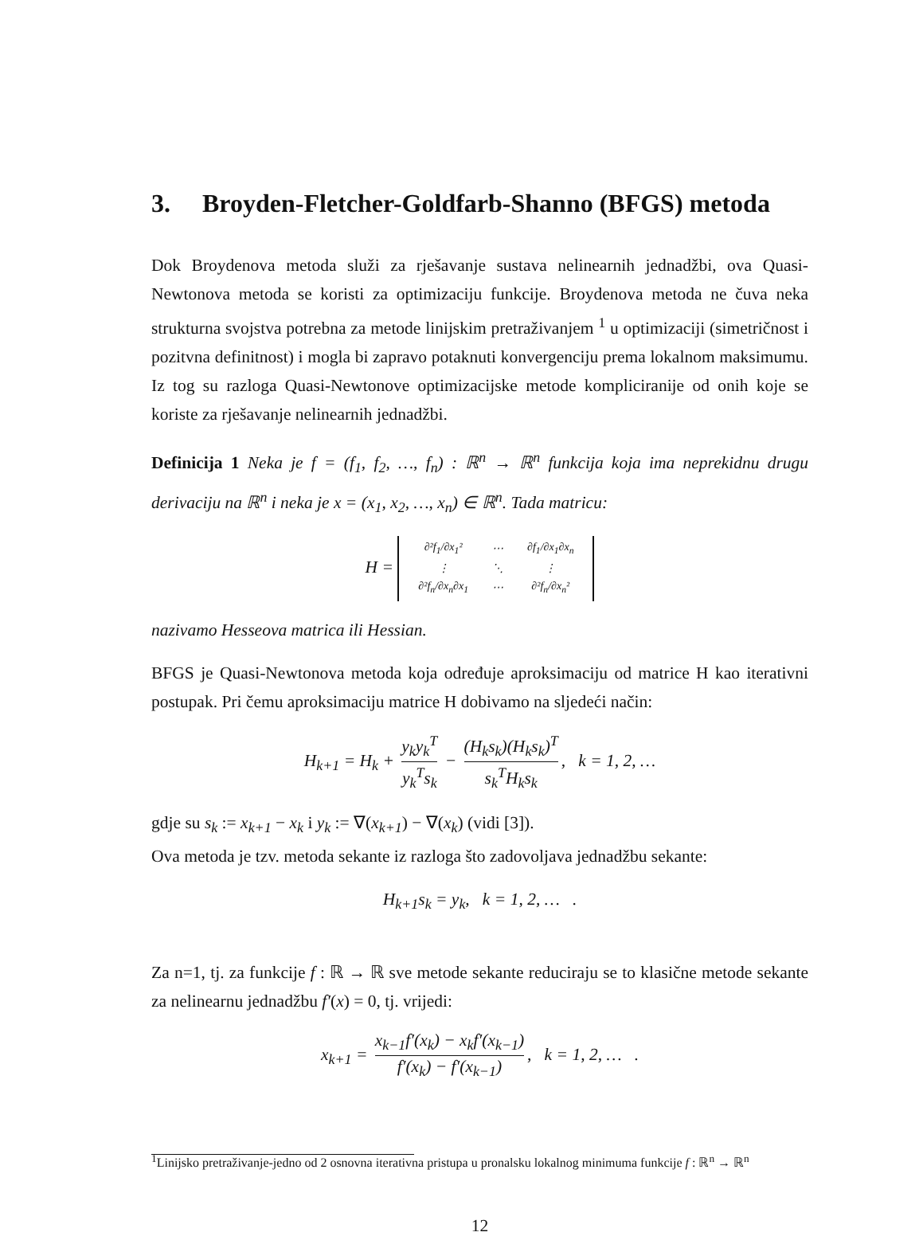3. Broyden-Fletcher-Goldfarb-Shanno (BFGS) metoda
Dok Broydenova metoda služi za rješavanje sustava nelinearnih jednadžbi, ova Quasi-Newtonova metoda se koristi za optimizaciju funkcije. Broydenova metoda ne čuva neka strukturna svojstva potrebna za metode linijskim pretraživanjem <sup>1</sup> u optimizaciji (simetričnost i pozitvna definitnost) i mogla bi zapravo potaknuti konvergenciju prema lokalnom maksimumu. Iz tog su razloga Quasi-Newtonove optimizacijske metode kompliciranije od onih koje se koriste za rješavanje nelinearnih jednadžbi.
Definicija 1 Neka je f = (f<sub>1</sub>, f<sub>2</sub>, …, f<sub>n</sub>) : ℝ<sup>n</sup> → ℝ<sup>n</sup> funkcija koja ima neprekidnu drugu derivaciju na ℝ<sup>n</sup> i neka je x = (x<sub>1</sub>, x<sub>2</sub>, …, x<sub>n</sub>) ∈ ℝ<sup>n</sup>. Tada matricu:
H =
| ∂²f<sub>1</sub>/∂x<sub>1</sub>² | ⋯ | ∂f<sub>1</sub>/∂x<sub>1</sub>∂x<sub>n</sub> |
| ⋮ | ⋱ | ⋮ |
| ∂²f<sub>n</sub>/∂x<sub>n</sub>∂x<sub>1</sub> | ⋯ | ∂²f<sub>n</sub>/∂x<sub>n</sub>² |
nazivamo Hesseova matrica ili Hessian.
BFGS je Quasi-Newtonova metoda koja određuje aproksimaciju od matrice H kao iterativni postupak. Pri čemu aproksimaciju matrice H dobivamo na sljedeći način:
H<sub>k+1</sub> = H<sub>k</sub> + y<sub>k</sub>y<sub>k</sub><sup>T</sup> y<sub>k</sub><sup>T</sup>s<sub>k</sub> − (H<sub>k</sub>s<sub>k</sub>)(H<sub>k</sub>s<sub>k</sub>)<sup>T</sup> s<sub>k</sub><sup>T</sup>H<sub>k</sub>s<sub>k</sub>, k = 1, 2, …
gdje su s<sub>k</sub> := x<sub>k+1</sub> − x<sub>k</sub> i y<sub>k</sub> := ∇(x<sub>k+1</sub>) − ∇(x<sub>k</sub>) (vidi [3]).
Ova metoda je tzv. metoda sekante iz razloga što zadovoljava jednadžbu sekante:
H<sub>k+1</sub>s<sub>k</sub> = y<sub>k</sub>, k = 1, 2, … .
Za n=1, tj. za funkcije f : ℝ → ℝ sve metode sekante reduciraju se to klasične metode sekante za nelinearnu jednadžbu f′(x) = 0, tj. vrijedi:
x<sub>k+1</sub> = x<sub>k−1</sub>f′(x<sub>k</sub>) − x<sub>k</sub>f′(x<sub>k−1</sub>) f′(x<sub>k</sub>) − f′(x<sub>k−1</sub>), k = 1, 2, … .
<sup>1</sup> Linijsko pretraživanje-jedno od 2 osnovna iterativna pristupa u pronalsku lokalnog minimuma funkcije f : ℝ<sup>n</sup> → ℝ<sup>n</sup>
12